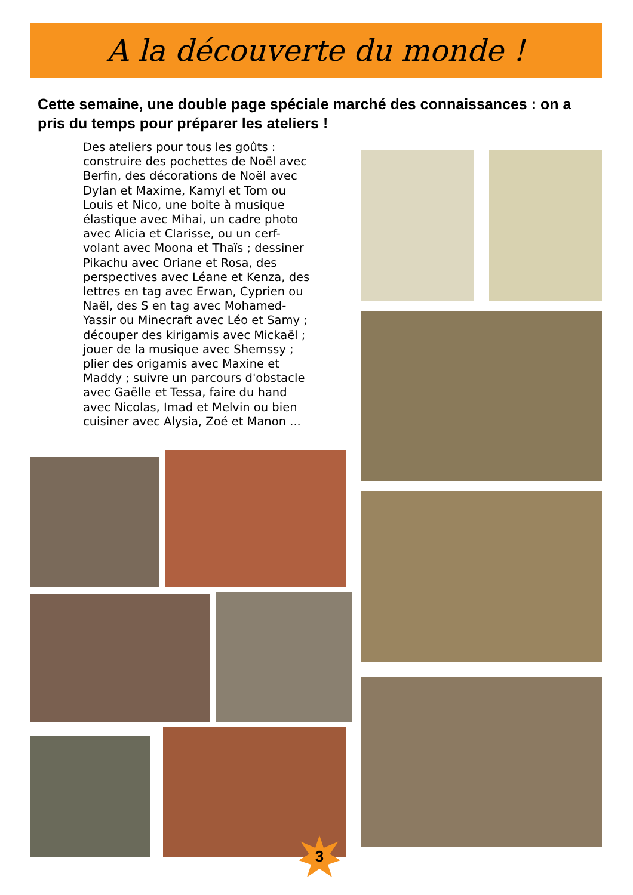A la découverte du monde !
Cette semaine, une double page spéciale marché des connaissances : on a pris du temps pour préparer les ateliers !
Des ateliers pour tous les goûts : construire des pochettes de Noël avec Berfin, des décorations de Noël avec Dylan et Maxime, Kamyl et Tom ou Louis et Nico, une boite à musique élastique avec Mihai, un cadre photo avec Alicia et Clarisse, ou un cerf-volant avec Moona et Thaïs ; dessiner Pikachu avec Oriane et Rosa, des perspectives avec Léane et Kenza, des lettres en tag avec Erwan, Cyprien ou Naël, des S en tag avec Mohamed-Yassir ou Minecraft avec Léo et Samy ; découper des kirigamis avec Mickaël ; jouer de la musique avec Shemssy ; plier des origamis avec Maxine et Maddy ; suivre un parcours d'obstacle avec Gaëlle et Tessa, faire du hand avec Nicolas, Imad et Melvin ou bien cuisiner avec Alysia, Zoé et Manon ...
3